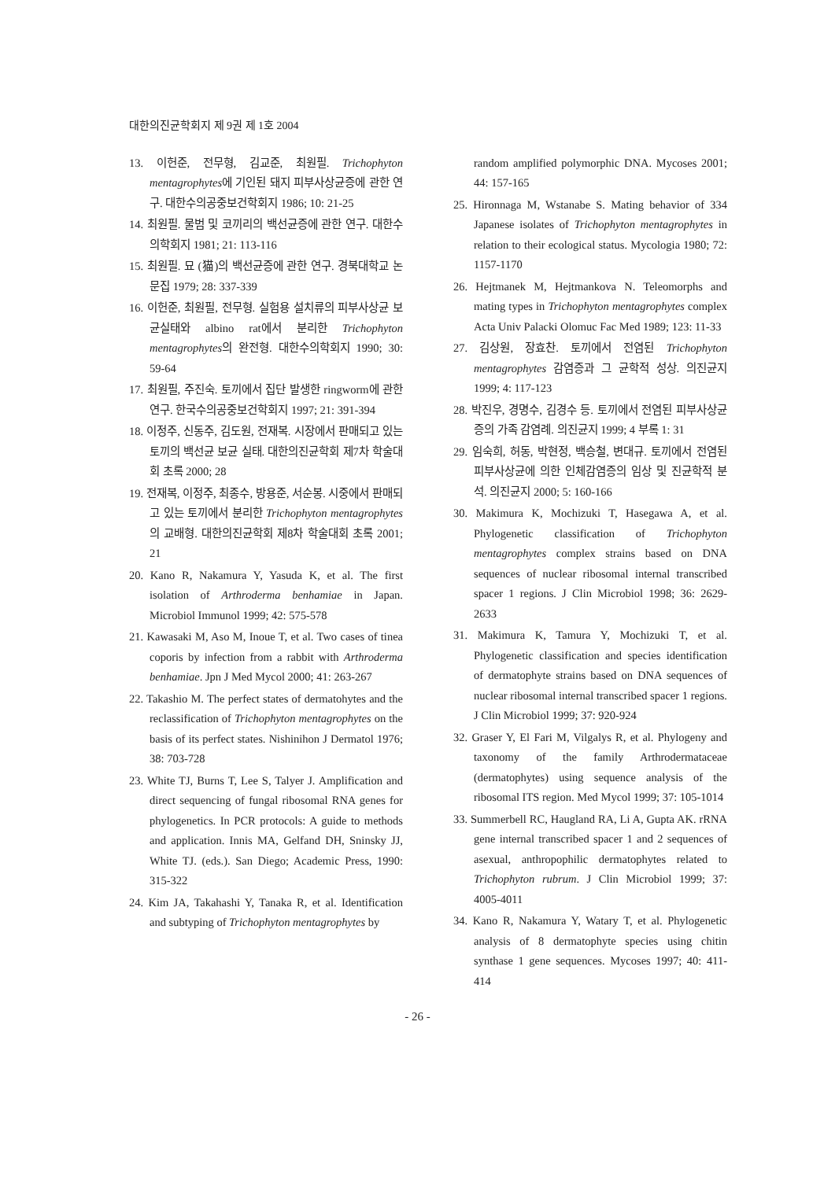대한의진균학회지 제 9권 제 1호 2004
13. 이헌준, 전무형, 김교준, 최원필. Trichophyton mentagrophytes에 기인된 돼지 피부사상균증에 관한 연구. 대한수의공중보건학회지 1986; 10: 21-25
14. 최원필. 물범 및 코끼리의 백선균증에 관한 연구. 대한수의학회지 1981; 21: 113-116
15. 최원필. 묘 (猫)의 백선균증에 관한 연구. 경북대학교 논문집 1979; 28: 337-339
16. 이헌준, 최원필, 전무형. 실험용 설치류의 피부사상균 보균실태와 albino rat에서 분리한 Trichophyton mentagrophytes의 완전형. 대한수의학회지 1990; 30: 59-64
17. 최원필, 주진숙. 토끼에서 집단 발생한 ringworm에 관한 연구. 한국수의공중보건학회지 1997; 21: 391-394
18. 이정주, 신동주, 김도원, 전재복. 시장에서 판매되고 있는 토끼의 백선균 보균 실태. 대한의진균학회 제7차 학술대회 초록 2000; 28
19. 전재복, 이정주, 최종수, 방용준, 서순봉. 시중에서 판매되고 있는 토끼에서 분리한 Trichophyton mentagrophytes의 교배형. 대한의진균학회 제8차 학술대회 초록 2001; 21
20. Kano R, Nakamura Y, Yasuda K, et al. The first isolation of Arthroderma benhamiae in Japan. Microbiol Immunol 1999; 42: 575-578
21. Kawasaki M, Aso M, Inoue T, et al. Two cases of tinea coporis by infection from a rabbit with Arthroderma benhamiae. Jpn J Med Mycol 2000; 41: 263-267
22. Takashio M. The perfect states of dermatohytes and the reclassification of Trichophyton mentagrophytes on the basis of its perfect states. Nishinihon J Dermatol 1976; 38: 703-728
23. White TJ, Burns T, Lee S, Talyer J. Amplification and direct sequencing of fungal ribosomal RNA genes for phylogenetics. In PCR protocols: A guide to methods and application. Innis MA, Gelfand DH, Sninsky JJ, White TJ. (eds.). San Diego; Academic Press, 1990: 315-322
24. Kim JA, Takahashi Y, Tanaka R, et al. Identification and subtyping of Trichophyton mentagrophytes by
random amplified polymorphic DNA. Mycoses 2001; 44: 157-165
25. Hironnaga M, Wstanabe S. Mating behavior of 334 Japanese isolates of Trichophyton mentagrophytes in relation to their ecological status. Mycologia 1980; 72: 1157-1170
26. Hejtmanek M, Hejtmankova N. Teleomorphs and mating types in Trichophyton mentagrophytes complex Acta Univ Palacki Olomuc Fac Med 1989; 123: 11-33
27. 김상원, 장효찬. 토끼에서 전염된 Trichophyton mentagrophytes 감염증과 그 균학적 성상. 의진균지 1999; 4: 117-123
28. 박진우, 경명수, 김경수 등. 토끼에서 전염된 피부사상균증의 가족 감염례. 의진균지 1999; 4 부록 1: 31
29. 임숙희, 허동, 박현정, 백승철, 변대규. 토끼에서 전염된 피부사상균에 의한 인체감염증의 임상 및 진균학적 분석. 의진균지 2000; 5: 160-166
30. Makimura K, Mochizuki T, Hasegawa A, et al. Phylogenetic classification of Trichophyton mentagrophytes complex strains based on DNA sequences of nuclear ribosomal internal transcribed spacer 1 regions. J Clin Microbiol 1998; 36: 2629-2633
31. Makimura K, Tamura Y, Mochizuki T, et al. Phylogenetic classification and species identification of dermatophyte strains based on DNA sequences of nuclear ribosomal internal transcribed spacer 1 regions. J Clin Microbiol 1999; 37: 920-924
32. Graser Y, El Fari M, Vilgalys R, et al. Phylogeny and taxonomy of the family Arthrodermataceae (dermatophytes) using sequence analysis of the ribosomal ITS region. Med Mycol 1999; 37: 105-1014
33. Summerbell RC, Haugland RA, Li A, Gupta AK. rRNA gene internal transcribed spacer 1 and 2 sequences of asexual, anthropophilic dermatophytes related to Trichophyton rubrum. J Clin Microbiol 1999; 37: 4005-4011
34. Kano R, Nakamura Y, Watary T, et al. Phylogenetic analysis of 8 dermatophyte species using chitin synthase 1 gene sequences. Mycoses 1997; 40: 411-414
- 26 -